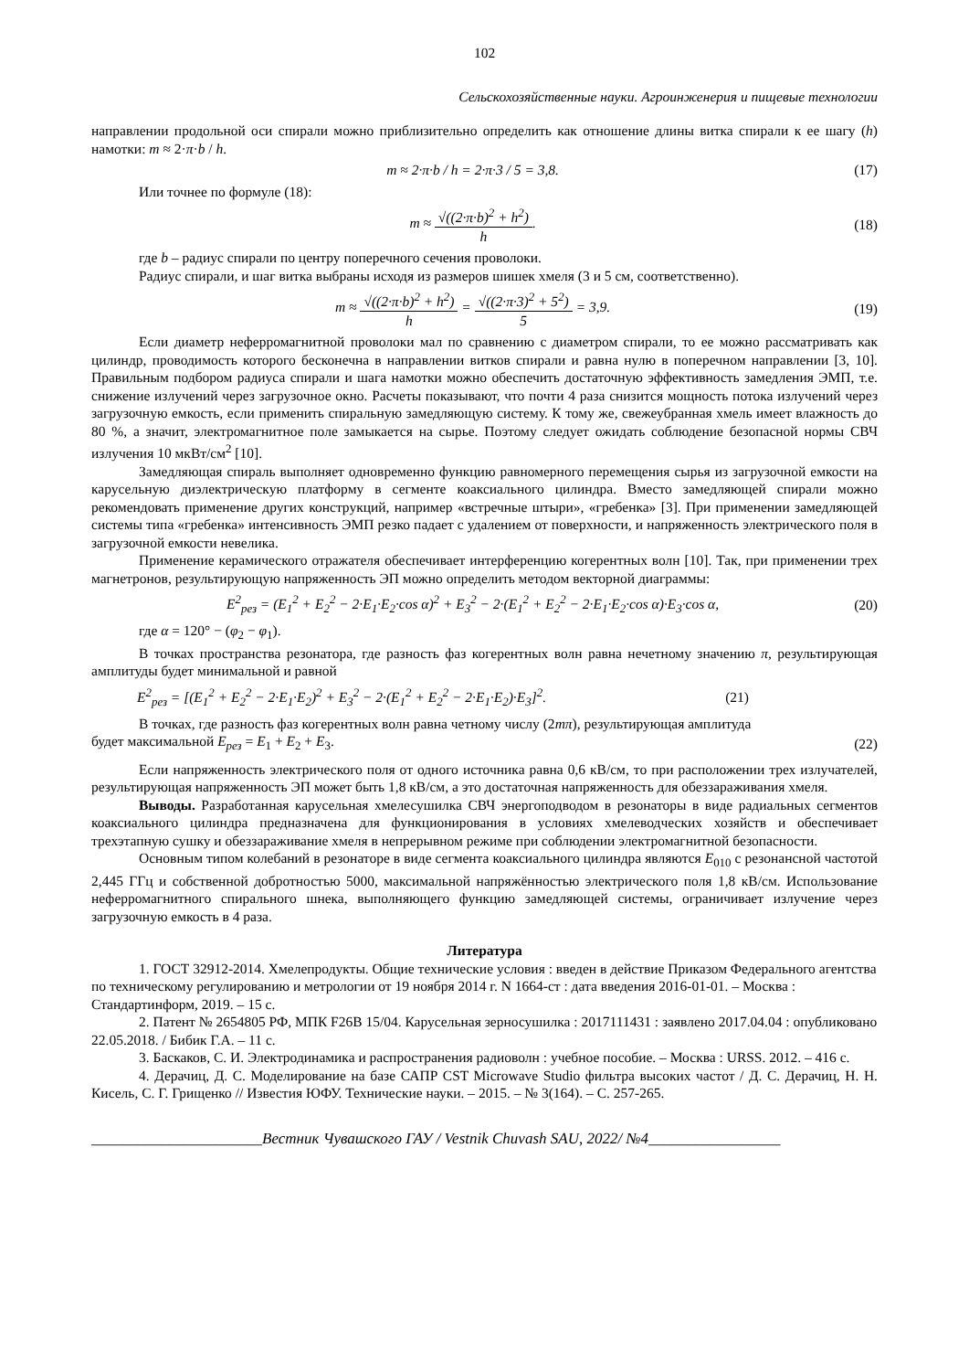102
Сельскохозяйственные науки. Агроинженерия и пищевые технологии
направлении продольной оси спирали можно приблизительно определить как отношение длины витка спирали к ее шагу (h) намотки: m ≈ 2·π·b / h.
m ≈ 2·π·b / h = 2·π·3 / 5 = 3,8. (17)
Или точнее по формуле (18):
m ≈ √((2·π·b)<sup>2</sup> + h<sup>2</sup>) h. (18)
где b – радиус спирали по центру поперечного сечения проволоки.
Радиус спирали, и шаг витка выбраны исходя из размеров шишек хмеля (3 и 5 см, соответственно).
m ≈ √((2·π·b)<sup>2</sup> + h<sup>2</sup>) h = √((2·π·3)<sup>2</sup> + 5<sup>2</sup>) 5 = 3,9. (19)
Если диаметр неферромагнитной проволоки мал по сравнению с диаметром спирали, то ее можно рассматривать как цилиндр, проводимость которого бесконечна в направлении витков спирали и равна нулю в поперечном направлении [3, 10]. Правильным подбором радиуса спирали и шага намотки можно обеспечить достаточную эффективность замедления ЭМП, т.е. снижение излучений через загрузочное окно. Расчеты показывают, что почти 4 раза снизится мощность потока излучений через загрузочную емкость, если применить спиральную замедляющую систему. К тому же, свежеубранная хмель имеет влажность до 80 %, а значит, электромагнитное поле замыкается на сырье. Поэтому следует ожидать соблюдение безопасной нормы СВЧ излучения 10 мкВт/см<sup>2</sup> [10].
Замедляющая спираль выполняет одновременно функцию равномерного перемещения сырья из загрузочной емкости на карусельную диэлектрическую платформу в сегменте коаксиального цилиндра. Вместо замедляющей спирали можно рекомендовать применение других конструкций, например «встречные штыри», «гребенка» [3]. При применении замедляющей системы типа «гребенка» интенсивность ЭМП резко падает с удалением от поверхности, и напряженность электрического поля в загрузочной емкости невелика.
Применение керамического отражателя обеспечивает интерференцию когерентных волн [10]. Так, при применении трех магнетронов, результирующую напряженность ЭП можно определить методом векторной диаграммы:
E<sup>2</sup><sub>рез</sub> = (E<sub>1</sub><sup>2</sup> + E<sub>2</sub><sup>2</sup> − 2·E<sub>1</sub>·E<sub>2</sub>·cos α)<sup>2</sup> + E<sub>3</sub><sup>2</sup> − 2·(E<sub>1</sub><sup>2</sup> + E<sub>2</sub><sup>2</sup> − 2·E<sub>1</sub>·E<sub>2</sub>·cos α)·E<sub>3</sub>·cos α, (20)
где α = 120° − (φ<sub>2</sub> − φ<sub>1</sub>).
В точках пространства резонатора, где разность фаз когерентных волн равна нечетному значению π, результирующая амплитуды будет минимальной и равной
E<sup>2</sup><sub>рез</sub> = [(E<sub>1</sub><sup>2</sup> + E<sub>2</sub><sup>2</sup> − 2·E<sub>1</sub>·E<sub>2</sub>)<sup>2</sup> + E<sub>3</sub><sup>2</sup> − 2·(E<sub>1</sub><sup>2</sup> + E<sub>2</sub><sup>2</sup> − 2·E<sub>1</sub>·E<sub>2</sub>)·E<sub>3</sub>]<sup>2</sup>. (21)
В точках, где разность фаз когерентных волн равна четному числу (2mπ), результирующая амплитуда
будет максимальной E<sub>рез</sub> = E<sub>1</sub> + E<sub>2</sub> + E<sub>3</sub>. (22)
Если напряженность электрического поля от одного источника равна 0,6 кВ/см, то при расположении трех излучателей, результирующая напряженность ЭП может быть 1,8 кВ/см, а это достаточная напряженность для обеззараживания хмеля.
Выводы. Разработанная карусельная хмелесушилка СВЧ энергоподводом в резонаторы в виде радиальных сегментов коаксиального цилиндра предназначена для функционирования в условиях хмелеводческих хозяйств и обеспечивает трехэтапную сушку и обеззараживание хмеля в непрерывном режиме при соблюдении электромагнитной безопасности.
Основным типом колебаний в резонаторе в виде сегмента коаксиального цилиндра являются E<sub>010</sub> с резонансной частотой 2,445 ГГц и собственной добротностью 5000, максимальной напряжённостью электрического поля 1,8 кВ/см. Использование неферромагнитного спирального шнека, выполняющего функцию замедляющей системы, ограничивает излучение через загрузочную емкость в 4 раза.
Литература
1. ГОСТ 32912-2014. Хмелепродукты. Общие технические условия : введен в действие Приказом Федерального агентства по техническому регулированию и метрологии от 19 ноября 2014 г. N 1664-ст : дата введения 2016-01-01. – Москва : Стандартинформ, 2019. – 15 с.
2. Патент № 2654805 РФ, МПК F26B 15/04. Карусельная зерносушилка : 2017111431 : заявлено 2017.04.04 : опубликовано 22.05.2018. / Бибик Г.А. – 11 с.
3. Баскаков, С. И. Электродинамика и распространения радиоволн : учебное пособие. – Москва : URSS. 2012. – 416 с.
4. Дерачиц, Д. С. Моделирование на базе САПР CST Microwave Studio фильтра высоких частот / Д. С. Дерачиц, Н. Н. Кисель, С. Г. Грищенко // Известия ЮФУ. Технические науки. – 2015. – № 3(164). – С. 257-265.
______________________Вестник Чувашского ГАУ / Vestnik Chuvash SAU, 2022/ №4_________________